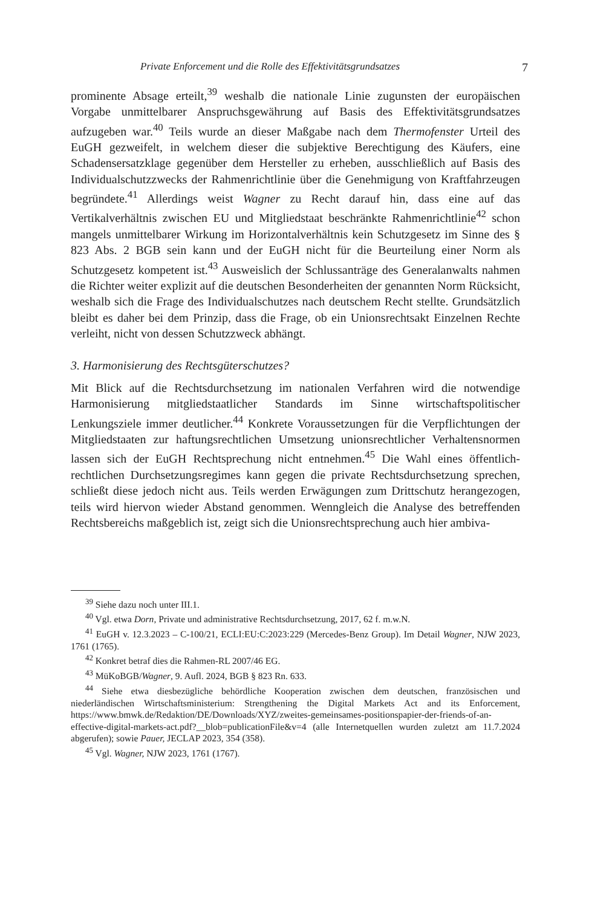Private Enforcement und die Rolle des Effektivitätsgrundsatzes 7
prominente Absage erteilt,<sup>39</sup> weshalb die nationale Linie zugunsten der europäischen Vorgabe unmittelbarer Anspruchsgewährung auf Basis des Effektivitätsgrundsatzes aufzugeben war.<sup>40</sup> Teils wurde an dieser Maßgabe nach dem Thermofenster Urteil des EuGH gezweifelt, in welchem dieser die subjektive Berechtigung des Käufers, eine Schadensersatzklage gegenüber dem Hersteller zu erheben, ausschließlich auf Basis des Individualschutzzwecks der Rahmenrichtlinie über die Genehmigung von Kraftfahrzeugen begründete.<sup>41</sup> Allerdings weist Wagner zu Recht darauf hin, dass eine auf das Vertikalverhältnis zwischen EU und Mitgliedstaat beschränkte Rahmenrichtlinie<sup>42</sup> schon mangels unmittelbarer Wirkung im Horizontalverhältnis kein Schutzgesetz im Sinne des § 823 Abs. 2 BGB sein kann und der EuGH nicht für die Beurteilung einer Norm als Schutzgesetz kompetent ist.<sup>43</sup> Ausweislich der Schlussanträge des Generalanwalts nahmen die Richter weiter explizit auf die deutschen Besonderheiten der genannten Norm Rücksicht, weshalb sich die Frage des Individualschutzes nach deutschem Recht stellte. Grundsätzlich bleibt es daher bei dem Prinzip, dass die Frage, ob ein Unionsrechtsakt Einzelnen Rechte verleiht, nicht von dessen Schutzzweck abhängt.
3. Harmonisierung des Rechtsgüterschutzes?
Mit Blick auf die Rechtsdurchsetzung im nationalen Verfahren wird die notwendige Harmonisierung mitgliedstaatlicher Standards im Sinne wirtschaftspolitischer Lenkungsziele immer deutlicher.<sup>44</sup> Konkrete Voraussetzungen für die Verpflichtungen der Mitgliedstaaten zur haftungsrechtlichen Umsetzung unionsrechtlicher Verhaltensnormen lassen sich der EuGH Rechtsprechung nicht entnehmen.<sup>45</sup> Die Wahl eines öffentlich-rechtlichen Durchsetzungsregimes kann gegen die private Rechtsdurchsetzung sprechen, schließt diese jedoch nicht aus. Teils werden Erwägungen zum Drittschutz herangezogen, teils wird hiervon wieder Abstand genommen. Wenngleich die Analyse des betreffenden Rechtsbereichs maßgeblich ist, zeigt sich die Unionsrechtsprechung auch hier ambiva-
<sup>39</sup> Siehe dazu noch unter III.1.
<sup>40</sup> Vgl. etwa Dorn, Private und administrative Rechtsdurchsetzung, 2017, 62 f. m.w.N.
<sup>41</sup> EuGH v. 12.3.2023 – C-100/21, ECLI:EU:C:2023:229 (Mercedes-Benz Group). Im Detail Wagner, NJW 2023, 1761 (1765).
<sup>42</sup> Konkret betraf dies die Rahmen-RL 2007/46 EG.
<sup>43</sup> MüKoBGB/Wagner, 9. Aufl. 2024, BGB § 823 Rn. 633.
<sup>44</sup> Siehe etwa diesbezügliche behördliche Kooperation zwischen dem deutschen, französischen und niederländischen Wirtschaftsministerium: Strengthening the Digital Markets Act and its Enforcement, https://www.bmwk.de/Redaktion/DE/Downloads/XYZ/zweites-gemeinsames-positionspapier-der-friends-of-an-effective-digital-markets-act.pdf?__blob=publicationFile&v=4 (alle Internetquellen wurden zuletzt am 11.7.2024 abgerufen); sowie Pauer, JECLAP 2023, 354 (358).
<sup>45</sup> Vgl. Wagner, NJW 2023, 1761 (1767).